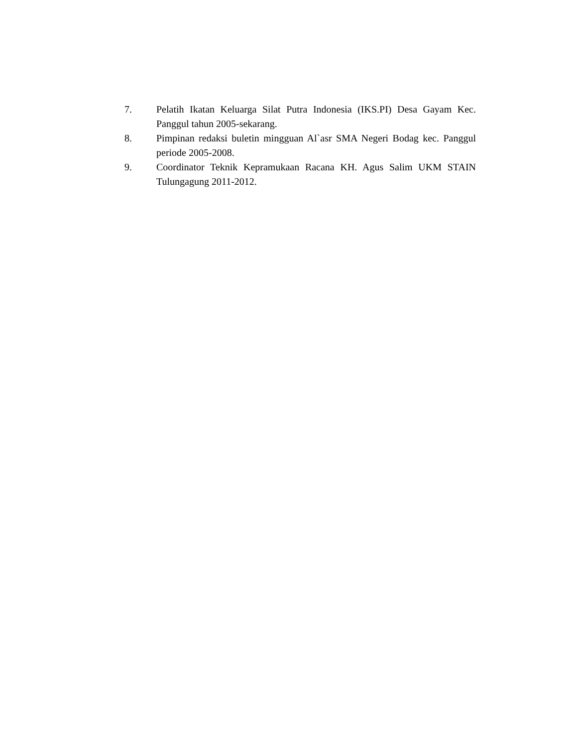7. Pelatih Ikatan Keluarga Silat Putra Indonesia (IKS.PI) Desa Gayam Kec. Panggul tahun 2005-sekarang.
8. Pimpinan redaksi buletin mingguan Al`asr SMA Negeri Bodag kec. Panggul periode 2005-2008.
9. Coordinator Teknik Kepramukaan Racana KH. Agus Salim UKM STAIN Tulungagung 2011-2012.